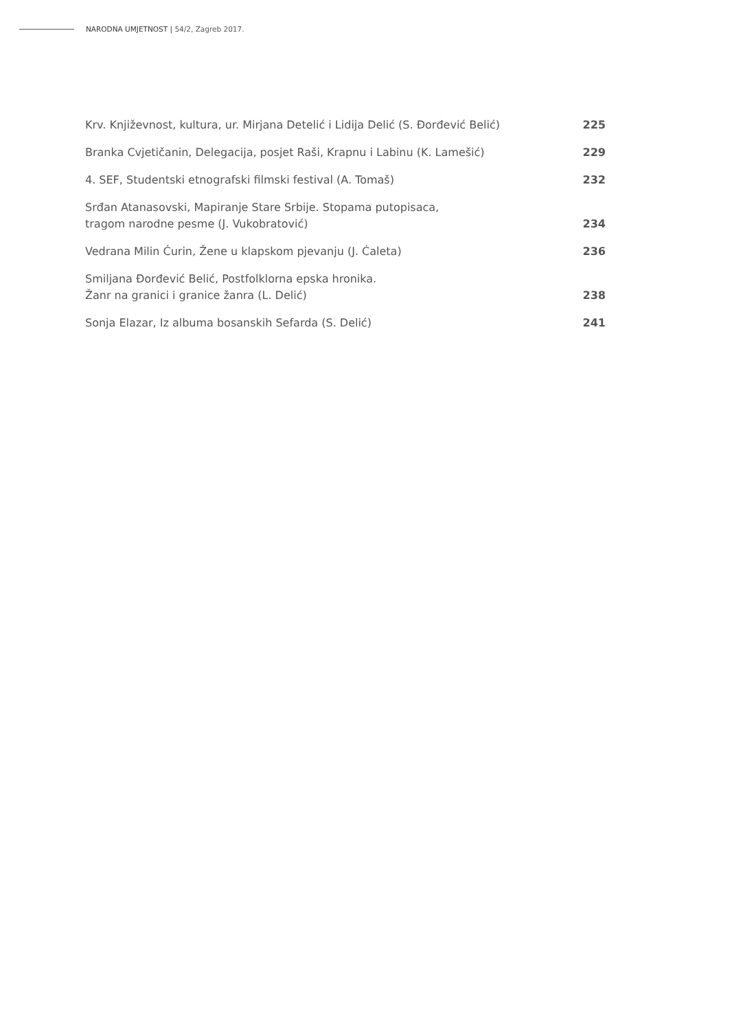NARODNA UMJETNOST | 54/2, Zagreb 2017.
| Krv. Književnost, kultura, ur. Mirjana Detelić i Lidija Delić (S. Đorđević Belić) | 225 |
| Branka Cvjetičanin, Delegacija, posjet Raši, Krapnu i Labinu (K. Lamešić) | 229 |
| 4. SEF, Studentski etnografski filmski festival (A. Tomaš) | 232 |
| Srđan Atanasovski, Mapiranje Stare Srbije. Stopama putopisaca, tragom narodne pesme (J. Vukobratović) | 234 |
| Vedrana Milin Ćurin, Žene u klapskom pjevanju (J. Ćaleta) | 236 |
| Smiljana Đorđević Belić, Postfolklorna epska hronika. Žanr na granici i granice žanra (L. Delić) | 238 |
| Sonja Elazar, Iz albuma bosanskih Sefarda (S. Delić) | 241 |